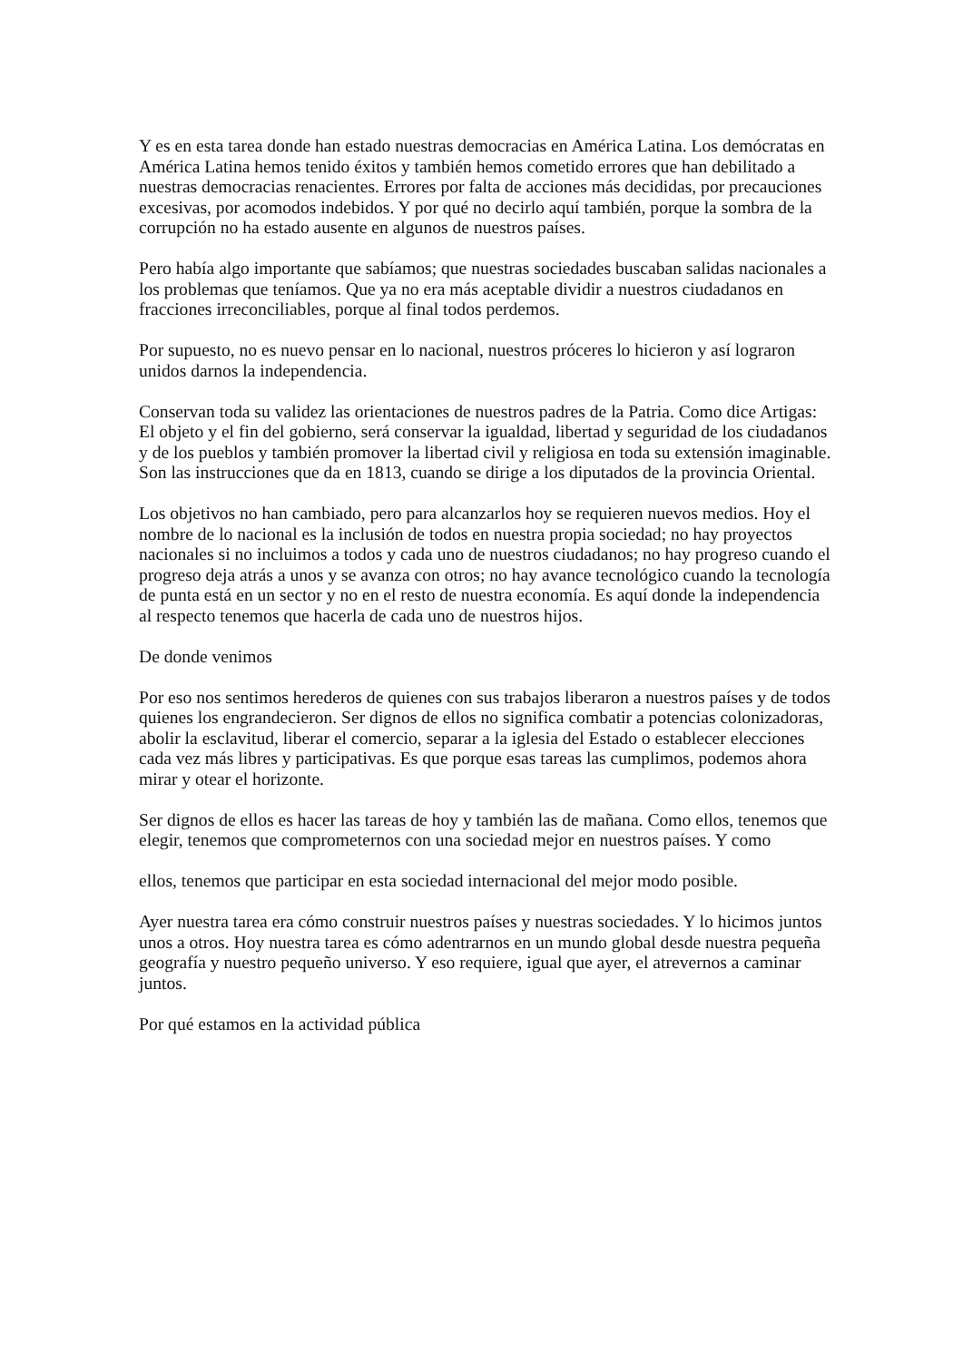Y es en esta tarea donde han estado nuestras democracias en América Latina. Los demócratas en América Latina hemos tenido éxitos y también hemos cometido errores que han debilitado a nuestras democracias renacientes. Errores por falta de acciones más decididas, por precauciones excesivas, por acomodos indebidos. Y por qué no decirlo aquí también, porque la sombra de la corrupción no ha estado ausente en algunos de nuestros países.
Pero había algo importante que sabíamos; que nuestras sociedades buscaban salidas nacionales a los problemas que teníamos. Que ya no era más aceptable dividir a nuestros ciudadanos en fracciones irreconciliables, porque al final todos perdemos.
Por supuesto, no es nuevo pensar en lo nacional, nuestros próceres lo hicieron y así lograron unidos darnos la independencia.
Conservan toda su validez las orientaciones de nuestros padres de la Patria. Como dice Artigas: El objeto y el fin del gobierno, será conservar la igualdad, libertad y seguridad de los ciudadanos y de los pueblos y también promover la libertad civil y religiosa en toda su extensión imaginable. Son las instrucciones que da en 1813, cuando se dirige a los diputados de la provincia Oriental.
Los objetivos no han cambiado, pero para alcanzarlos hoy se requieren nuevos medios. Hoy el nombre de lo nacional es la inclusión de todos en nuestra propia sociedad; no hay proyectos nacionales si no incluimos a todos y cada uno de nuestros ciudadanos; no hay progreso cuando el progreso deja atrás a unos y se avanza con otros; no hay avance tecnológico cuando la tecnología de punta está en un sector y no en el resto de nuestra economía. Es aquí donde la independencia al respecto tenemos que hacerla de cada uno de nuestros hijos.
De donde venimos
Por eso nos sentimos herederos de quienes con sus trabajos liberaron a nuestros países y de todos quienes los engrandecieron. Ser dignos de ellos no significa combatir a potencias colonizadoras, abolir la esclavitud, liberar el comercio, separar a la iglesia del Estado o establecer elecciones cada vez más libres y participativas. Es que porque esas tareas las cumplimos, podemos ahora mirar y otear el horizonte.
Ser dignos de ellos es hacer las tareas de hoy y también las de mañana. Como ellos, tenemos que elegir, tenemos que comprometernos con una sociedad mejor en nuestros países. Y como
ellos, tenemos que participar en esta sociedad internacional del mejor modo posible.
Ayer nuestra tarea era cómo construir nuestros países y nuestras sociedades. Y lo hicimos juntos unos a otros. Hoy nuestra tarea es cómo adentrarnos en un mundo global desde nuestra pequeña geografía y nuestro pequeño universo. Y eso requiere, igual que ayer, el atrevernos a caminar juntos.
Por qué estamos en la actividad pública